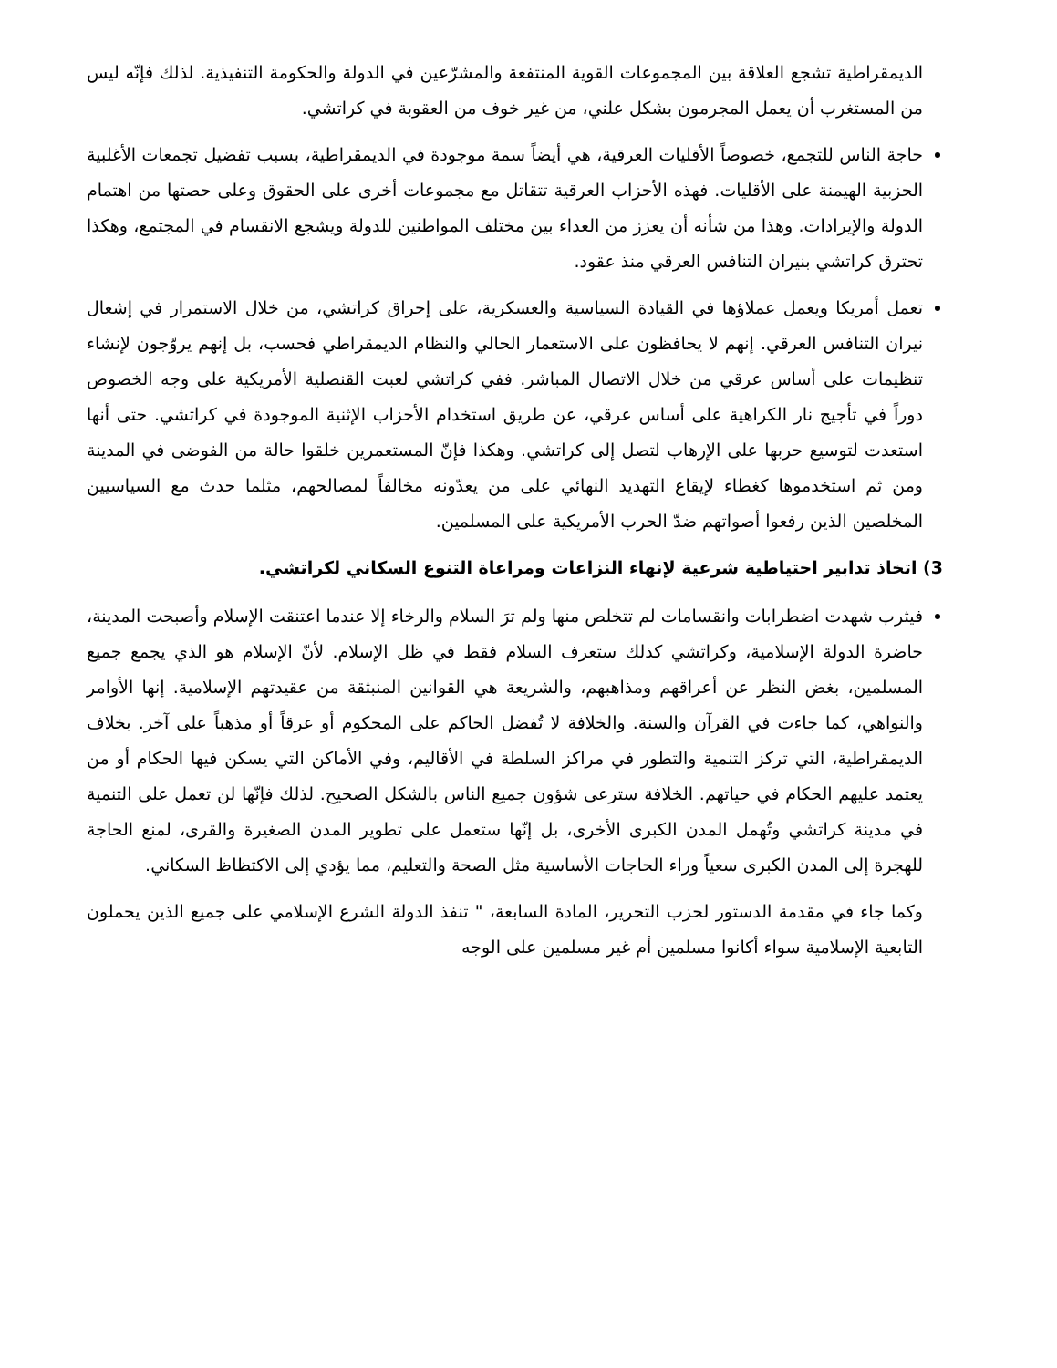الديمقراطية تشجع العلاقة بين المجموعات القوية المنتفعة والمشرّعين في الدولة والحكومة التنفيذية. لذلك فإنّه ليس من المستغرب أن يعمل المجرمون بشكل علني، من غير خوف من العقوبة في كراتشي.
حاجة الناس للتجمع، خصوصاً الأقليات العرقية، هي أيضاً سمة موجودة في الديمقراطية، بسبب تفضيل تجمعات الأغلبية الحزبية الهيمنة على الأقليات. فهذه الأحزاب العرقية تتقاتل مع مجموعات أخرى على الحقوق وعلى حصتها من اهتمام الدولة والإيرادات. وهذا من شأنه أن يعزز من العداء بين مختلف المواطنين للدولة ويشجع الانقسام في المجتمع، وهكذا تحترق كراتشي بنيران التنافس العرقي منذ عقود.
تعمل أمريكا ويعمل عملاؤها في القيادة السياسية والعسكرية، على إحراق كراتشي، من خلال الاستمرار في إشعال نيران التنافس العرقي. إنهم لا يحافظون على الاستعمار الحالي والنظام الديمقراطي فحسب، بل إنهم يروّجون لإنشاء تنظيمات على أساس عرقي من خلال الاتصال المباشر. ففي كراتشي لعبت القنصلية الأمريكية على وجه الخصوص دوراً في تأجيج نار الكراهية على أساس عرقي، عن طريق استخدام الأحزاب الإثنية الموجودة في كراتشي. حتى أنها استعدت لتوسيع حربها على الإرهاب لتصل إلى كراتشي. وهكذا فإنّ المستعمرين خلقوا حالة من الفوضى في المدينة ومن ثم استخدموها كغطاء لإيقاع التهديد النهائي على من يعدّونه مخالفاً لمصالحهم، مثلما حدث مع السياسيين المخلصين الذين رفعوا أصواتهم ضدّ الحرب الأمريكية على المسلمين.
3) اتخاذ تدابير احتياطية شرعية لإنهاء النزاعات ومراعاة التنوع السكاني لكراتشي.
فيثرب شهدت اضطرابات وانقسامات لم تتخلص منها ولم ترَ السلام والرخاء إلا عندما اعتنقت الإسلام وأصبحت المدينة، حاضرة الدولة الإسلامية، وكراتشي كذلك ستعرف السلام فقط في ظل الإسلام. لأنّ الإسلام هو الذي يجمع جميع المسلمين، بغض النظر عن أعراقهم ومذاهبهم، والشريعة هي القوانين المنبثقة من عقيدتهم الإسلامية. إنها الأوامر والنواهي، كما جاءت في القرآن والسنة. والخلافة لا تُفضل الحاكم على المحكوم أو عرقاً أو مذهباً على آخر. بخلاف الديمقراطية، التي تركز التنمية والتطور في مراكز السلطة في الأقاليم، وفي الأماكن التي يسكن فيها الحكام أو من يعتمد عليهم الحكام في حياتهم. الخلافة سترعى شؤون جميع الناس بالشكل الصحيح. لذلك فإنّها لن تعمل على التنمية في مدينة كراتشي وتُهمل المدن الكبرى الأخرى، بل إنّها ستعمل على تطوير المدن الصغيرة والقرى، لمنع الحاجة للهجرة إلى المدن الكبرى سعياً وراء الحاجات الأساسية مثل الصحة والتعليم، مما يؤدي إلى الاكتظاظ السكاني.
وكما جاء في مقدمة الدستور لحزب التحرير، المادة السابعة، " تنفذ الدولة الشرع الإسلامي على جميع الذين يحملون التابعية الإسلامية سواء أكانوا مسلمين أم غير مسلمين على الوجه